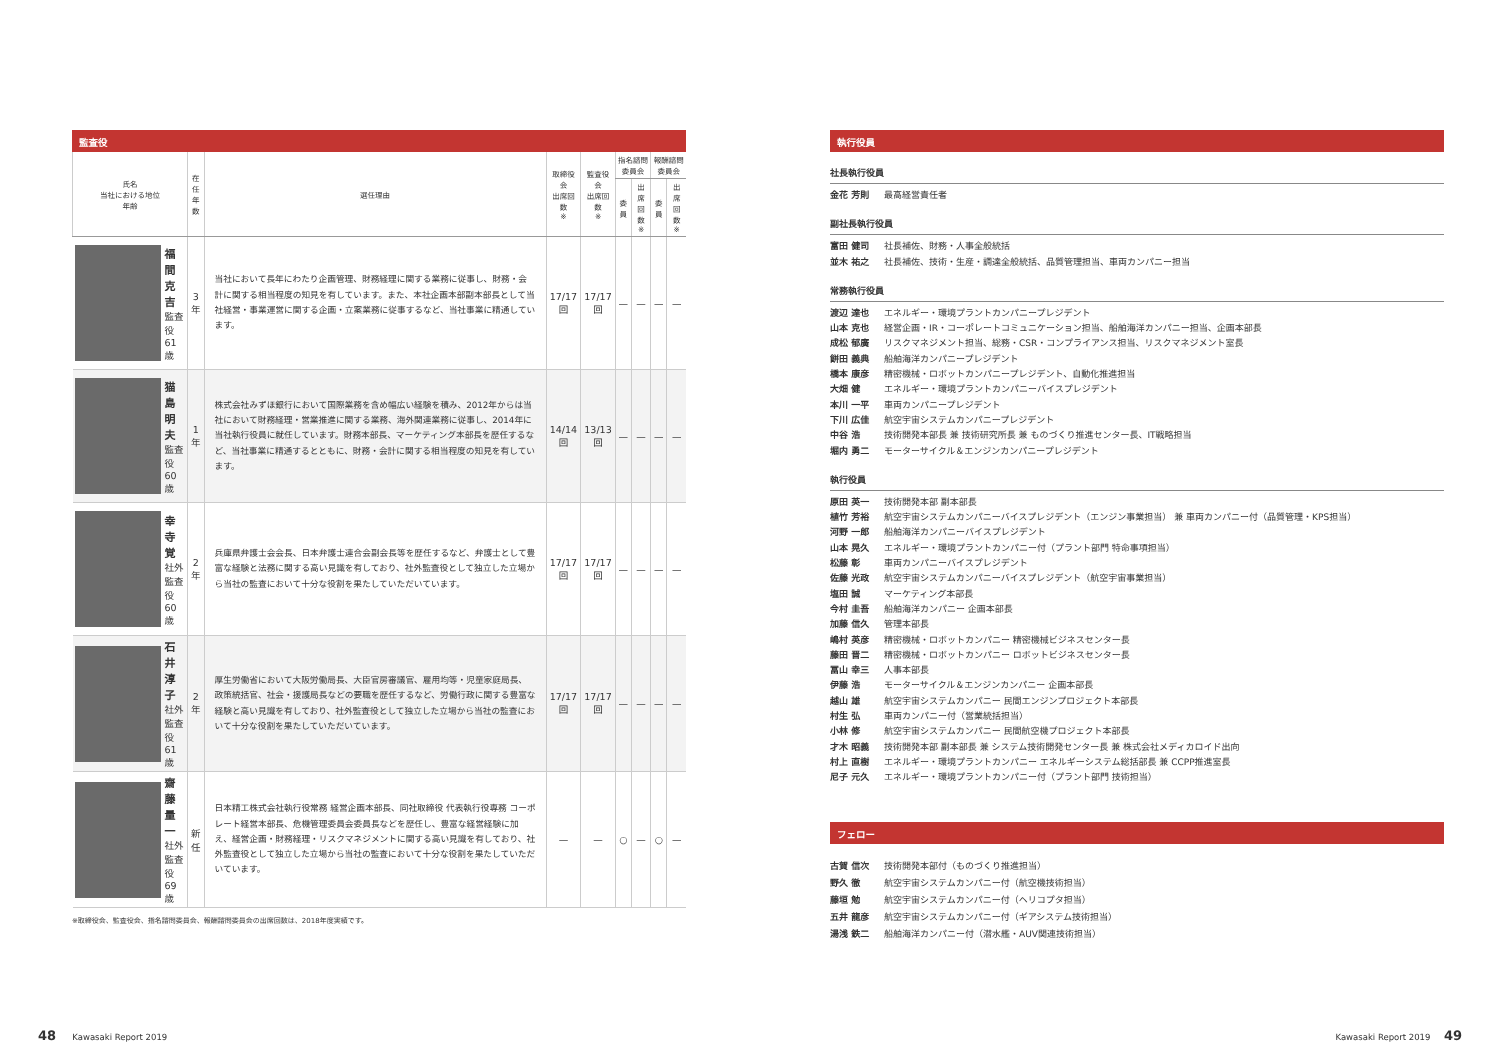監査役
| 氏名 当社における地位 年齢 | | 在任 年数 | 選任理由 | 取締役会 出席回数 ※ | 監査役会 出席回数 ※ | 指名諮問委員会 | | 報酬諮問委員会 | |
| --- | --- | --- | --- | --- | --- | --- | --- | --- | --- |
| | | | | | | 委員 | 出席回数 ※ | 委員 | 出席回数 ※ |
| | 福間 克吉 監査役 61歳 | 3年 | 当社において長年にわたり企画管理、財務経理に関する業務に従事し、財務・会計に関する相当程度の知見を有しています。また、本社企画本部副本部長として当社経営・事業運営に関する企画・立案業務に従事するなど、当社事業に精通しています。 | 17/17回 | 17/17回 | — | — | — | — |
| | 猫島 明夫 監査役 60歳 | 1年 | 株式会社みずほ銀行において国際業務を含め幅広い経験を積み、2012年からは当社において財務経理・営業推進に関する業務、海外関連業務に従事し、2014年に当社執行役員に就任しています。財務本部長、マーケティング本部長を歴任するなど、当社事業に精通するとともに、財務・会計に関する相当程度の知見を有しています。 | 14/14回 | 13/13回 | — | — | — | — |
| | 幸寺 覚 社外監査役 60歳 | 2年 | 兵庫県弁護士会会長、日本弁護士連合会副会長等を歴任するなど、弁護士として豊富な経験と法務に関する高い見識を有しており、社外監査役として独立した立場から当社の監査において十分な役割を果たしていただいています。 | 17/17回 | 17/17回 | — | — | — | — |
| | 石井 淳子 社外監査役 61歳 | 2年 | 厚生労働省において大阪労働局長、大臣官房審議官、雇用均等・児童家庭局長、政策統括官、社会・援護局長などの要職を歴任するなど、労働行政に関する豊富な経験と高い見識を有しており、社外監査役として独立した立場から当社の監査において十分な役割を果たしていただいています。 | 17/17回 | 17/17回 | — | — | — | — |
| | 齋藤 量一 社外監査役 69歳 | 新任 | 日本精工株式会社執行役常務 経営企画本部長、同社取締役 代表執行役専務 コーポレート経営本部長、危機管理委員会委員長などを歴任し、豊富な経営経験に加え、経営企画・財務経理・リスクマネジメントに関する高い見識を有しており、社外監査役として独立した立場から当社の監査において十分な役割を果たしていただいています。 | — | — | ○ | — | ○ | — |
※取締役会、監査役会、指名諮問委員会、報酬諮問委員会の出席回数は、2018年度実績です。
執行役員
社長執行役員
金花 芳則 最高経営責任者
副社長執行役員
富田 健司 社長補佐、財務・人事全般統括
並木 祐之 社長補佐、技術・生産・調達全般統括、品質管理担当、車両カンパニー担当
常務執行役員
渡辺 達也 エネルギー・環境プラントカンパニープレジデント
山本 克也 経営企画・IR・コーポレートコミュニケーション担当、船舶海洋カンパニー担当、企画本部長
成松 郁廣 リスクマネジメント担当、総務・CSR・コンプライアンス担当、リスクマネジメント室長
餅田 義典 船舶海洋カンパニープレジデント
橋本 康彦 精密機械・ロボットカンパニープレジデント、自動化推進担当
大畑 健 エネルギー・環境プラントカンパニーバイスプレジデント
本川 一平 車両カンパニープレジデント
下川 広佳 航空宇宙システムカンパニープレジデント
中谷 浩 技術開発本部長 兼 技術研究所長 兼 ものづくり推進センター長、IT戦略担当
堀内 勇二 モーターサイクル＆エンジンカンパニープレジデント
執行役員
原田 英一 技術開発本部 副本部長
植竹 芳裕 航空宇宙システムカンパニーバイスプレジデント（エンジン事業担当） 兼 車両カンパニー付（品質管理・KPS担当）
河野 一郎 船舶海洋カンパニーバイスプレジデント
山本 晃久 エネルギー・環境プラントカンパニー付（プラント部門 特命事項担当）
松藤 彰 車両カンパニーバイスプレジデント
佐藤 光政 航空宇宙システムカンパニーバイスプレジデント（航空宇宙事業担当）
塩田 誠 マーケティング本部長
今村 圭吾 船舶海洋カンパニー 企画本部長
加藤 信久 管理本部長
嶋村 英彦 精密機械・ロボットカンパニー 精密機械ビジネスセンター長
藤田 晋二 精密機械・ロボットカンパニー ロボットビジネスセンター長
冨山 幸三 人事本部長
伊藤 浩 モーターサイクル＆エンジンカンパニー 企画本部長
越山 雄 航空宇宙システムカンパニー 民間エンジンプロジェクト本部長
村生 弘 車両カンパニー付（営業統括担当）
小林 修 航空宇宙システムカンパニー 民間航空機プロジェクト本部長
才木 昭義 技術開発本部 副本部長 兼 システム技術開発センター長 兼 株式会社メディカロイド出向
村上 直樹 エネルギー・環境プラントカンパニー エネルギーシステム総括部長 兼 CCPP推進室長
尼子 元久 エネルギー・環境プラントカンパニー付（プラント部門 技術担当）
フェロー
古賀 信次 技術開発本部付（ものづくり推進担当）
野久 徹 航空宇宙システムカンパニー付（航空機技術担当）
藤垣 勉 航空宇宙システムカンパニー付（ヘリコプタ担当）
五井 龍彦 航空宇宙システムカンパニー付（ギアシステム技術担当）
湯浅 鉄二 船舶海洋カンパニー付（潜水艦・AUV関連技術担当）
48 Kawasaki Report 2019 Kawasaki Report 2019 49